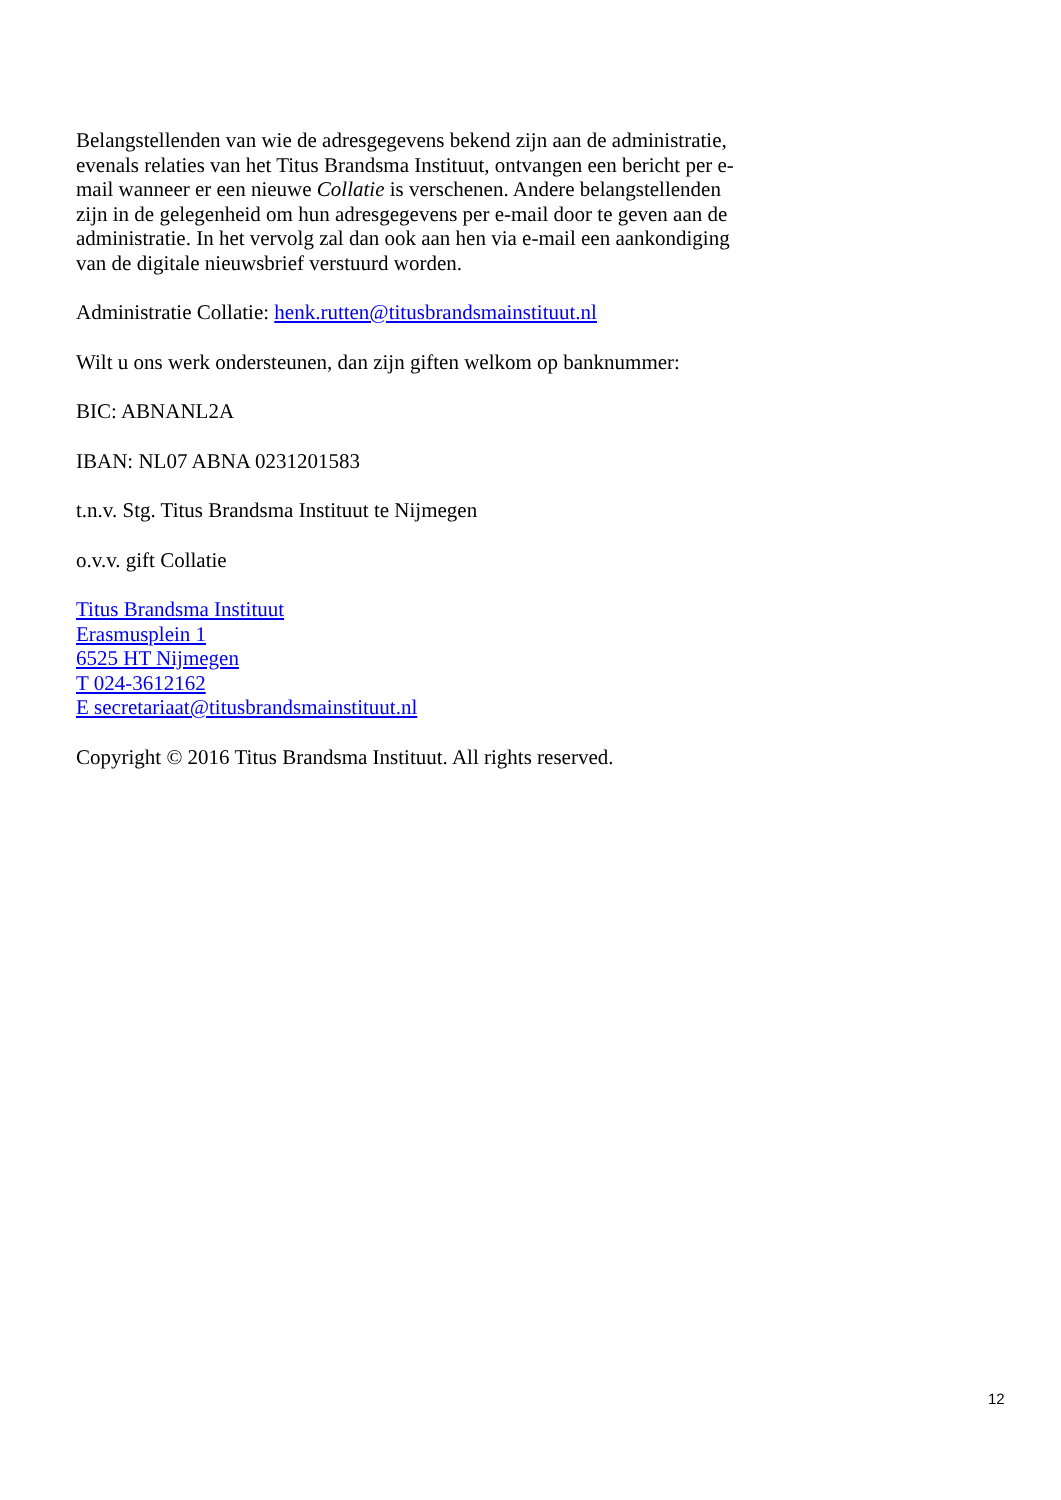Belangstellenden van wie de adresgegevens bekend zijn aan de administratie, evenals relaties van het Titus Brandsma Instituut, ontvangen een bericht per e-mail wanneer er een nieuwe Collatie is verschenen. Andere belangstellenden zijn in de gelegenheid om hun adresgegevens per e-mail door te geven aan de administratie. In het vervolg zal dan ook aan hen via e-mail een aankondiging van de digitale nieuwsbrief verstuurd worden.
Administratie Collatie: henk.rutten@titusbrandsmainstituut.nl
Wilt u ons werk ondersteunen, dan zijn giften welkom op banknummer:
BIC: ABNANL2A
IBAN: NL07 ABNA 0231201583
t.n.v. Stg. Titus Brandsma Instituut te Nijmegen
o.v.v. gift Collatie
Titus Brandsma Instituut
Erasmusplein 1
6525 HT Nijmegen
T 024-3612162
E secretariaat@titusbrandsmainstituut.nl
Copyright © 2016 Titus Brandsma Instituut. All rights reserved.
12